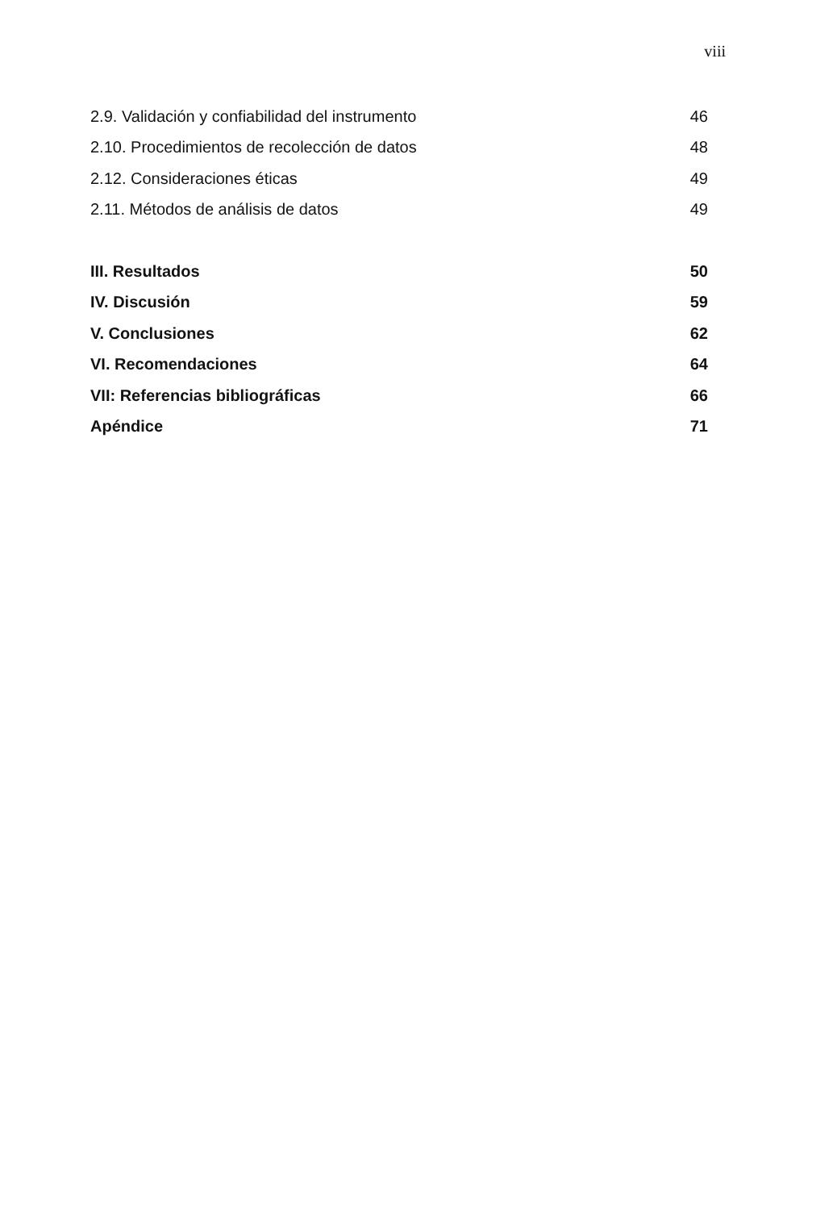viii
2.9. Validación y confiabilidad del instrumento 46
2.10. Procedimientos de recolección de datos 48
2.12. Consideraciones éticas 49
2.11. Métodos de análisis de datos 49
III. Resultados 50
IV. Discusión 59
V. Conclusiones 62
VI. Recomendaciones 64
VII: Referencias bibliográficas 66
Apéndice 71